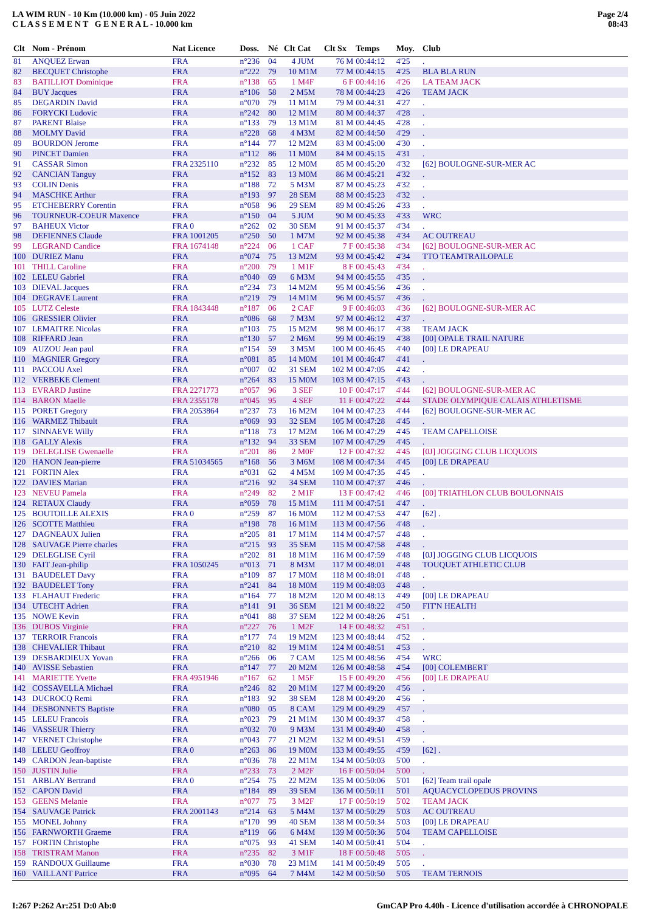LA WIM RUN - 10 Km (10.000 km) - 05 Juin 2022
C L A S S E M E N T G E N E R A L - 10.000 km
Page 2/4
08:43
| Clt | Nom - Prénom | Nat Licence | Doss. | Né | Clt Cat | Clt Sx | Temps | Moy. | Club |
| --- | --- | --- | --- | --- | --- | --- | --- | --- | --- |
| 81 | ANQUEZ Erwan | FRA | n°236 | 04 | 4 JUM | 76 M | 00:44:12 | 4'25 | . |
| 82 | BECQUET Christophe | FRA | n°222 | 79 | 10 M1M | 77 M | 00:44:15 | 4'25 | BLA BLA RUN |
| 83 | BATILLIOT Dominique | FRA | n°138 | 65 | 1 M4F | 6 F | 00:44:16 | 4'26 | LA TEAM JACK |
| 84 | BUY Jacques | FRA | n°106 | 58 | 2 M5M | 78 M | 00:44:23 | 4'26 | TEAM JACK |
| 85 | DEGARDIN David | FRA | n°070 | 79 | 11 M1M | 79 M | 00:44:31 | 4'27 | . |
| 86 | FORYCKI Ludovic | FRA | n°242 | 80 | 12 M1M | 80 M | 00:44:37 | 4'28 | . |
| 87 | PARENT Blaise | FRA | n°133 | 79 | 13 M1M | 81 M | 00:44:45 | 4'28 | . |
| 88 | MOLMY David | FRA | n°228 | 68 | 4 M3M | 82 M | 00:44:50 | 4'29 | . |
| 89 | BOURDON Jerome | FRA | n°144 | 77 | 12 M2M | 83 M | 00:45:00 | 4'30 | . |
| 90 | PINCET Damien | FRA | n°112 | 86 | 11 M0M | 84 M | 00:45:15 | 4'31 | . |
| 91 | CASSAR Simon | FRA 2325110 | n°232 | 85 | 12 M0M | 85 M | 00:45:20 | 4'32 | [62] BOULOGNE-SUR-MER AC |
| 92 | CANCIAN Tanguy | FRA | n°152 | 83 | 13 M0M | 86 M | 00:45:21 | 4'32 | . |
| 93 | COLIN Denis | FRA | n°188 | 72 | 5 M3M | 87 M | 00:45:23 | 4'32 | . |
| 94 | MASCHKE Arthur | FRA | n°193 | 97 | 28 SEM | 88 M | 00:45:23 | 4'32 | . |
| 95 | ETCHEBERRY Corentin | FRA | n°058 | 96 | 29 SEM | 89 M | 00:45:26 | 4'33 | . |
| 96 | TOURNEUR-COEUR Maxence | FRA | n°150 | 04 | 5 JUM | 90 M | 00:45:33 | 4'33 | WRC |
| 97 | BAHEUX Victor | FRA 0 | n°262 | 02 | 30 SEM | 91 M | 00:45:37 | 4'34 | . |
| 98 | DEFIENNES Claude | FRA 1001205 | n°250 | 50 | 1 M7M | 92 M | 00:45:38 | 4'34 | AC OUTREAU |
| 99 | LEGRAND Candice | FRA 1674148 | n°224 | 06 | 1 CAF | 7 F | 00:45:38 | 4'34 | [62] BOULOGNE-SUR-MER AC |
| 100 | DURIEZ Manu | FRA | n°074 | 75 | 13 M2M | 93 M | 00:45:42 | 4'34 | TTO TEAMTRAILOPALE |
| 101 | THILL Caroline | FRA | n°200 | 79 | 1 M1F | 8 F | 00:45:43 | 4'34 | . |
| 102 | LELEU Gabriel | FRA | n°040 | 69 | 6 M3M | 94 M | 00:45:55 | 4'35 | . |
| 103 | DIEVAL Jacques | FRA | n°234 | 73 | 14 M2M | 95 M | 00:45:56 | 4'36 | . |
| 104 | DEGRAVE Laurent | FRA | n°219 | 79 | 14 M1M | 96 M | 00:45:57 | 4'36 | . |
| 105 | LUTZ Celeste | FRA 1843448 | n°187 | 06 | 2 CAF | 9 F | 00:46:03 | 4'36 | [62] BOULOGNE-SUR-MER AC |
| 106 | GRESSIER Olivier | FRA | n°086 | 68 | 7 M3M | 97 M | 00:46:12 | 4'37 | . |
| 107 | LEMAITRE Nicolas | FRA | n°103 | 75 | 15 M2M | 98 M | 00:46:17 | 4'38 | TEAM JACK |
| 108 | RIFFARD Jean | FRA | n°130 | 57 | 2 M6M | 99 M | 00:46:19 | 4'38 | [00] OPALE TRAIL NATURE |
| 109 | AUZOU Jean paul | FRA | n°154 | 59 | 3 M5M | 100 M | 00:46:45 | 4'40 | [00] LE DRAPEAU |
| 110 | MAGNIER Gregory | FRA | n°081 | 85 | 14 M0M | 101 M | 00:46:47 | 4'41 | . |
| 111 | PACCOU Axel | FRA | n°007 | 02 | 31 SEM | 102 M | 00:47:05 | 4'42 | . |
| 112 | VERBEKE Clement | FRA | n°264 | 83 | 15 M0M | 103 M | 00:47:15 | 4'43 | . |
| 113 | EVRARD Justine | FRA 2271773 | n°057 | 96 | 3 SEF | 10 F | 00:47:17 | 4'44 | [62] BOULOGNE-SUR-MER AC |
| 114 | BARON Maelle | FRA 2355178 | n°045 | 95 | 4 SEF | 11 F | 00:47:22 | 4'44 | STADE OLYMPIQUE CALAIS ATHLETISME |
| 115 | PORET Gregory | FRA 2053864 | n°237 | 73 | 16 M2M | 104 M | 00:47:23 | 4'44 | [62] BOULOGNE-SUR-MER AC |
| 116 | WARMEZ Thibault | FRA | n°069 | 93 | 32 SEM | 105 M | 00:47:28 | 4'45 | . |
| 117 | SINNAEVE Willy | FRA | n°118 | 73 | 17 M2M | 106 M | 00:47:29 | 4'45 | TEAM CAPELLOISE |
| 118 | GALLY Alexis | FRA | n°132 | 94 | 33 SEM | 107 M | 00:47:29 | 4'45 | . |
| 119 | DELEGLISE Gwenaelle | FRA | n°201 | 86 | 2 M0F | 12 F | 00:47:32 | 4'45 | [0J] JOGGING CLUB LICQUOIS |
| 120 | HANON Jean-pierre | FRA 51034565 | n°168 | 56 | 3 M6M | 108 M | 00:47:34 | 4'45 | [00] LE DRAPEAU |
| 121 | FORTIN Alex | FRA | n°031 | 62 | 4 M5M | 109 M | 00:47:35 | 4'45 | . |
| 122 | DAVIES Marian | FRA | n°216 | 92 | 34 SEM | 110 M | 00:47:37 | 4'46 | . |
| 123 | NEVEU Pamela | FRA | n°249 | 82 | 2 M1F | 13 F | 00:47:42 | 4'46 | [00] TRIATHLON CLUB BOULONNAIS |
| 124 | RETAUX Claudy | FRA | n°059 | 78 | 15 M1M | 111 M | 00:47:51 | 4'47 | . |
| 125 | BOUTOILLE ALEXIS | FRA 0 | n°259 | 87 | 16 M0M | 112 M | 00:47:53 | 4'47 | [62] . |
| 126 | SCOTTE Matthieu | FRA | n°198 | 78 | 16 M1M | 113 M | 00:47:56 | 4'48 | . |
| 127 | DAGNEAUX Julien | FRA | n°205 | 81 | 17 M1M | 114 M | 00:47:57 | 4'48 | . |
| 128 | SAUVAGE Pierre charles | FRA | n°215 | 93 | 35 SEM | 115 M | 00:47:58 | 4'48 | . |
| 129 | DELEGLISE Cyril | FRA | n°202 | 81 | 18 M1M | 116 M | 00:47:59 | 4'48 | [0J] JOGGING CLUB LICQUOIS |
| 130 | FAIT Jean-philip | FRA 1050245 | n°013 | 71 | 8 M3M | 117 M | 00:48:01 | 4'48 | TOUQUET ATHLETIC CLUB |
| 131 | BAUDELET Davy | FRA | n°109 | 87 | 17 M0M | 118 M | 00:48:01 | 4'48 | . |
| 132 | BAUDELET Tony | FRA | n°241 | 84 | 18 M0M | 119 M | 00:48:03 | 4'48 | . |
| 133 | FLAHAUT Frederic | FRA | n°164 | 77 | 18 M2M | 120 M | 00:48:13 | 4'49 | [00] LE DRAPEAU |
| 134 | UTECHT Adrien | FRA | n°141 | 91 | 36 SEM | 121 M | 00:48:22 | 4'50 | FIT'N HEALTH |
| 135 | NOWE Kevin | FRA | n°041 | 88 | 37 SEM | 122 M | 00:48:26 | 4'51 | . |
| 136 | DUBOS Virginie | FRA | n°227 | 76 | 1 M2F | 14 F | 00:48:32 | 4'51 | . |
| 137 | TERROIR Francois | FRA | n°177 | 74 | 19 M2M | 123 M | 00:48:44 | 4'52 | . |
| 138 | CHEVALIER Thibaut | FRA | n°210 | 82 | 19 M1M | 124 M | 00:48:51 | 4'53 | . |
| 139 | DESBARDIEUX Yovan | FRA | n°266 | 06 | 7 CAM | 125 M | 00:48:56 | 4'54 | WRC |
| 140 | AVISSE Sebastien | FRA | n°147 | 77 | 20 M2M | 126 M | 00:48:58 | 4'54 | [00] COLEMBERT |
| 141 | MARIETTE Yvette | FRA 4951946 | n°167 | 62 | 1 M5F | 15 F | 00:49:20 | 4'56 | [00] LE DRAPEAU |
| 142 | COSSAVELLA Michael | FRA | n°246 | 82 | 20 M1M | 127 M | 00:49:20 | 4'56 | . |
| 143 | DUCROCQ Remi | FRA | n°183 | 92 | 38 SEM | 128 M | 00:49:20 | 4'56 | . |
| 144 | DESBONNETS Baptiste | FRA | n°080 | 05 | 8 CAM | 129 M | 00:49:29 | 4'57 | . |
| 145 | LELEU Francois | FRA | n°023 | 79 | 21 M1M | 130 M | 00:49:37 | 4'58 | . |
| 146 | VASSEUR Thierry | FRA | n°032 | 70 | 9 M3M | 131 M | 00:49:40 | 4'58 | . |
| 147 | VERNET Christophe | FRA | n°043 | 77 | 21 M2M | 132 M | 00:49:51 | 4'59 | . |
| 148 | LELEU Geoffroy | FRA 0 | n°263 | 86 | 19 M0M | 133 M | 00:49:55 | 4'59 | [62] . |
| 149 | CARDON Jean-baptiste | FRA | n°036 | 78 | 22 M1M | 134 M | 00:50:03 | 5'00 | . |
| 150 | JUSTIN Julie | FRA | n°233 | 73 | 2 M2F | 16 F | 00:50:04 | 5'00 | . |
| 151 | ARBLAY Bertrand | FRA 0 | n°254 | 75 | 22 M2M | 135 M | 00:50:06 | 5'01 | [62] Team trail opale |
| 152 | CAPON David | FRA | n°184 | 89 | 39 SEM | 136 M | 00:50:11 | 5'01 | AQUACYCLOPEDUS PROVINS |
| 153 | GEENS Melanie | FRA | n°077 | 75 | 3 M2F | 17 F | 00:50:19 | 5'02 | TEAM JACK |
| 154 | SAUVAGE Patrick | FRA 2001143 | n°214 | 63 | 5 M4M | 137 M | 00:50:29 | 5'03 | AC OUTREAU |
| 155 | MONEL Johnny | FRA | n°170 | 99 | 40 SEM | 138 M | 00:50:34 | 5'03 | [00] LE DRAPEAU |
| 156 | FARNWORTH Graeme | FRA | n°119 | 66 | 6 M4M | 139 M | 00:50:36 | 5'04 | TEAM CAPELLOISE |
| 157 | FORTIN Christophe | FRA | n°075 | 93 | 41 SEM | 140 M | 00:50:41 | 5'04 | . |
| 158 | TRISTRAM Manon | FRA | n°235 | 82 | 3 M1F | 18 F | 00:50:48 | 5'05 | . |
| 159 | RANDOUX Guillaume | FRA | n°030 | 78 | 23 M1M | 141 M | 00:50:49 | 5'05 | . |
| 160 | VAILLANT Patrice | FRA | n°095 | 64 | 7 M4M | 142 M | 00:50:50 | 5'05 | TEAM TERNOIS |
I:267 P:262 Ar:251 D:0 Ab:0 GmCAP Pro 4.40h - Licence d'utilisation accordée à CHRONOPALE